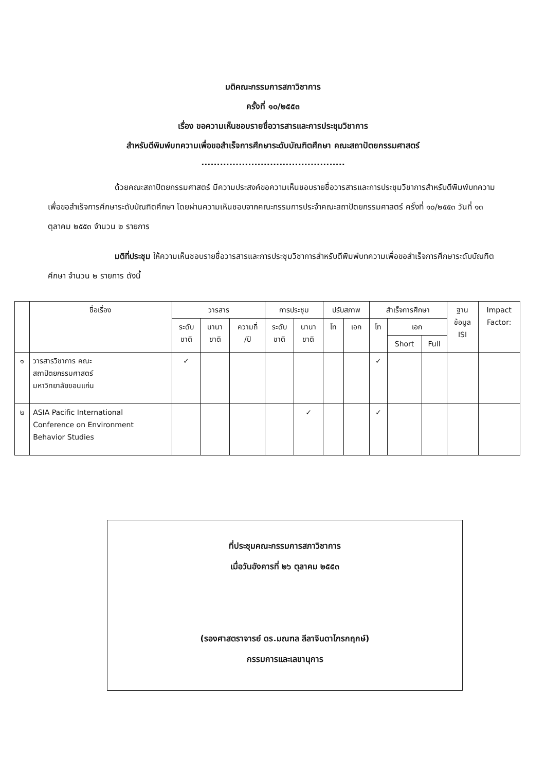มติคณะกรรมการสภาวิชาการ
ครั้งที่ ๑๐/๒๕๕๓
เรื่อง ขอความเห็นชอบรายชื่อวารสารและการประชุมวิชาการ
สำหรับตีพิมพ์บทความเพื่อขอสำเร็จการศึกษาระดับบัณฑิตศึกษา คณะสถาปัตยกรรมศาสตร์
..............................................
ด้วยคณะสถาปัตยกรรมศาสตร์ มีความประสงค์ขอความเห็นชอบรายชื่อวารสารและการประชุมวิชาการสำหรับตีพิมพ์บทความเพื่อขอสำเร็จการศึกษาระดับบัณฑิตศึกษา โดยผ่านความเห็นชอบจากคณะกรรมการประจำคณะสถาปัตยกรรมศาสตร์ ครั้งที่ ๑๐/๒๕๕๓ วันที่ ๑๓ ตุลาคม ๒๕๕๓ จำนวน ๒ รายการ
มติที่ประชุม ให้ความเห็นชอบรายชื่อวารสารและการประชุมวิชาการสำหรับตีพิมพ์บทความเพื่อขอสำเร็จการศึกษาระดับบัณฑิตศึกษา จำนวน ๒ รายการ ดังนี้
| | ชื่อเรื่อง | วารสาร | | | การประชุม | | ปรับสภาพ | | สำเร็จการศึกษา | | | ฐาน ข้อมูล ISI | Impact Factor: |
| --- | --- | --- | --- | --- | --- | --- | --- | --- | --- | --- | --- | --- | --- |
| | | ระดับ ชาติ | นานา ชาติ | ความถี่ /ปี | ระดับ ชาติ | นานา ชาติ | โท | เอก | โท | เอก | | | |
| | | | | | | | | | | Short | Full | | |
| ๑ | วารสารวิชาการ คณะ สถาปัตยกรรมศาสตร์ มหาวิทยาลัยขอนแก่น | ✓ | | | | | | | ✓ | | | | |
| ๒ | ASIA Pacific International Conference on Environment Behavior Studies | | | | | ✓ | | | ✓ | | | | |
ที่ประชุมคณะกรรมการสภาวิชาการ
เมื่อวันอังคารที่ ๒๖ ตุลาคม ๒๕๕๓
(รองศาสตราจารย์ ดร.มณฑล ลีลาจินดาไกรกฤกษ์)
กรรมการและเลขานุการ